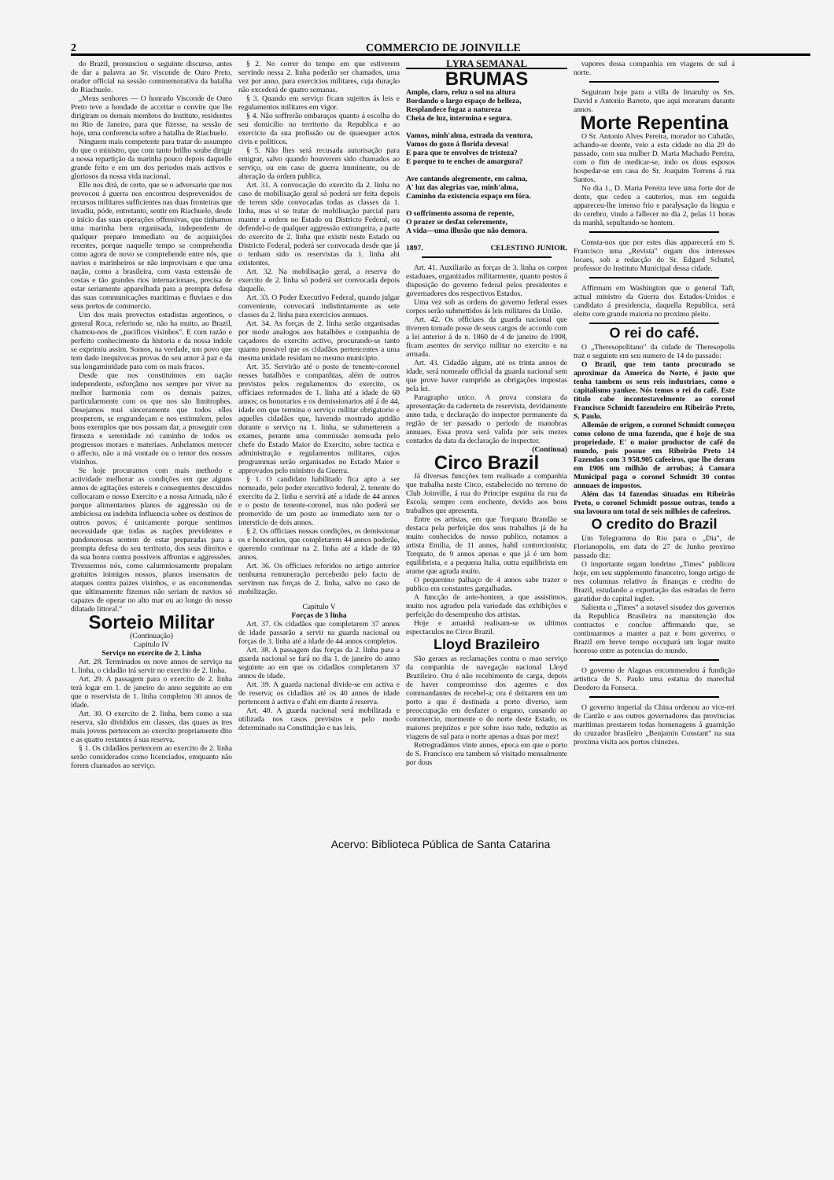2 COMMERCIO DE JOINVILLE
do Brazil, pronunciou o seguinte discurso, antes de dar a palavra ao Sr. visconde de Ouro Preto, orador official na sessão commemorativa da batalha do Riachuelo.
„Meus senhores — O honrado Visconde de Ouro Preto teve a bondade de acceitar o convite que lhe dirigiram os demais membros do Instituto, residentes no Rio de Janeiro, para que fizesse, na sessão de hoje, uma conferencia sobre a batalha de Riachuelo.
Ninguem mais competente para tratar do assumpto do que o ministro, que com tanto brilho soube dirigir a nossa repartição da marinha pouco depois daquelle grande feito e em um dos periodos mais activos e gloriosos da nossa vida nacional.
Elle nos dirá, de certo, que se o adversario que nos provocou á guerra nos encontrou desprevenidos de recursos militares sufficientes nas duas fronteiras que invadiu, póde, entretanto, sentir em Riachuelo, desde o inicio das suas operações offensivas, que tinhamos uma marinha bem organisada, independente de qualquer preparo immediato ou de acquisições recentes, porque naquelle tempo se comprehendia como agora de novo se comprehende entre nós, que navios e marinheiros se não improvisam e que uma nação, como a brasileira, com vasta extensão de costas e tão grandes rios internacionaes, precisa de estar seriamente apparelhada para a prompta defesa das suas communicações maritimas e fluviaes e dos seus portos de commercio.
Um dos mais provectos estadistas argentinos, o general Roca, referindo se, não ha muito, ao Brazil, chamou-nos de „pacificos visinhos". E com razão e perfeito conhecimento da historia e da nossa indole se exprimiu assim. Somos, na verdade, um povo que tem dado inequivocas provas do seu amor á paz e da sua longaminidade para com os mais fracos.
Desde que nos constituimos em nação independente, esforçâmo nos sempre por viver na melhor harmonia com os demais paizes, particularmente com os que nos são limitrophes. Desejamos mui sinceramente que todos elles prosperem, se engrandeçam e nos estimulem, pelos bons exemplos que nos possam dar, a proseguir com firmeza e serenidade nó caminho de todos os progressos moraes e materiaes. Anhelamos merecer o affecto, não a má vontade ou o temor dos nossos visinhos.
Se hoje procuramos com mais methodo e actividade melhorar as condições em que alguns annos de agitações estereis e consequentes descuidos collocaram o nosso Exercito e a nossa Armada, não é porque alimentamos planos de aggressão ou de ambiciosa ou indebita influencia sobre os destinos de outros povos; é unicamente porque sentimos necessidade que todas as nações previdentes e pundonorosas sentem de estar preparadas para a prompta defesa do seu territorio, dos seus direitos e da sua honra contra possiveis affrontas e aggressões. Tivessemos nós, como calumniosamente propalam gratuitos inimigos nossos, planos insensatos de ataques contra paizes visinhos, e as encommendas que ultimamente fizemos não seriam de navios só capazes de operar no alto mar ou ao longo do nosso dilatado littoral."
Sorteio Militar
(Continuação)
Capitulo IV
Serviço no exercito de 2. Linha
Art. 28. Terminados os nove annos de serviço na 1. linha, o cidadão irá servir no exercito de 2. linha.
Art. 29. A passagem para o exercito de 2. linha terá logar em 1. de janeiro do anno seguinte ao em que o reservista de 1. linha completou 30 annos de idade.
Art. 30. O exercito de 2. linha, bem como a sua reserva, são divididos em classes, das quaes as tres mais jovens pertencem ao exercito propriamente dito e as quatro restantes á sua reserva.
§ 1. Os cidadãos pertencem ao exercito de 2. linha serão considerados como licenciados, emquanto não forem chamados ao serviço.
§ 2. No correr do tempo em que estiverem servindo nessa 2. linha poderão ser chamados, uma vez por anno, para exercicios militares, cuja duração não excederá de quatro semanas.
§ 3. Quando em serviço ficam sujeitos ás leis e regulamentos militares em vigor.
§ 4. Não soffrerão embaraços quanto á escolha do seu domicilio no territorio da Republica e ao exercicio da sua profissão ou de quaesquer actos civis e politicos.
§ 5. Não lhes será recusada autorisação para emigrar, salvo quando houverem sido chamados ao serviço, ou em caso de guerra imminente, ou de alteração da ordem publica.
Art. 31. A convocação do exercito da 2. linha no caso de mobilisação geral só poderá ser feita depois de terem sido convocadas todas as classes da 1. linha, mas si se tratar de mobilisação parcial para manter a ordem no Estado ou Districto Federal, ou defendel-o de qualquer aggressão extrangeira, a parte do exercito de 2. linha que existir neste Estado ou Districto Federal, poderá ser convocada desde que já o tenham sido os reservistas da 1. linha ahi existentes.
Art. 32. Na mobilisação geral, a reserva do exercito de 2. linha só poderá ser convocada depois daquelle.
Art. 33. O Poder Executivo Federal, quando julgar conveniente, convocará indistintamente as sete classes da 2. linha para exercicios annuaes.
Art. 34. As forças de 2. linha serão organisadas por modo analogos aos batalhões e companhia de caçadores do exercito activo, procurando-se tanto quanto possivel que os cidadãos pertencentes a uma mesma unidade residam no mesmo municipio.
Art. 35. Servirão até o posto de tenente-coronel nesses batalhões e companhias, além de outros previstos pelos regulamentos do exercito, os officiaes reformados de 1. linha até a idade de 60 annos; os honorarios e os demissionarios até á de 44, idade em que termina o serviço militar obrigatorio e aquelles cidadãos que, havendo mostrado aptidão durante o serviço na 1. linha, se submetterem a exames, perante uma commissão nomeada pelo chefe do Estado Maior do Exercito, sobre tactica e administração e regulamentos militares, cujos programmas serão organisados no Estado Maior e approvados pelo ministro da Guerra.
§ 1. O candidato habilitado fica apto a ser nomeado, pelo poder executivo federal, 2. tenente do exercito da 2. linha e servirá até a idade de 44 annos e o posto de tenente-coronel, mas não poderá ser promovido de um posto ao immediato sem ter o intersticio de dois annos.
§ 2. Os officiaes nossas condições, os demissionar os e honorarios, que completarem 44 annos poderão, querendo continuar na 2. linha até a idade de 60 annos.
Art. 36. Os officiaes referidos no artigo anterior nenhuma remuneração perceberão pelo facto de servirem nas forças de 2. linha, salvo no caso de mobilização.
Capitulo V
Forças de 3 linha
Art. 37. Os cidadãos que completarem 37 annos de idade passarão a servir na guarda nacional ou forças de 3. linha até a idade de 44 annos completos.
Art. 38. A passagem das forças da 2. linha para a guarda nacional se fará no dia 1. de janeiro do anno seguinte ao em que os cidadãos completarem 37 annos de idade.
Art. 39. A guarda nacional divide-se em activa e de reserva; os cidadãos até os 40 annos de idade pertencem á activa e d'ahi em diante á reserva.
Art. 40. A guarda nacional será mobilizada e utilizada nos casos previstos e pelo modo determinado na Constituição e nas leis.
LYRA SEMANAL
BRUMAS
Amplo, claro, reluz o sol na altura
Bordando o largo espaço de belleza,
Resplandece fugaz a natureza
Cheia de luz, intermina e segura.
Vamos, minh'alma, estrada da ventura,
Vamos do gozo á florida devesa!
E para que te envolves de tristeza?
E porque tu te enches de amargura?
Ave cantando alegremente, em calma,
A' luz das alegrias vae, minh'alma,
Caminho da existencia espaço em fóra.
O soffrimento assoma de repente,
O prazer se desfaz celeremente,
A vida—uma illusão que não demora.
1897. CELESTINO JUNIOR.
Art. 41. Auxiliarão as forças de 3. linha os corpos estaduaes, organizados militarmente, quanto postos á disposição do governo federal pelos presidentes e governadores dos respectivos Estados.
Uma vez sob as ordens do governo federal esses corpos serão submettidos ás leis militares da União.
Art. 42. Os officiaes da guarda nacional que tiverem tomado posse de seus cargos de accordo com a lei anterior á de n. 1860 de 4 de janeiro de 1908, ficam asentos do serviço militar no exercito e na armada.
Art. 43. Cidadão algum, até os trinta annos de idade, será nomeado official da guarda nacional sem que prove haver cumprido as obrigações impostas pela lei.
Paragrapho unico. A prova constara da apresentação da caderneta de reservista, devidamente anno tada, e declaração do inspector permanente da região de ter passado o periodo de manobras annuaes. Essa prova será valida por seis mezes contados da data da declaração do inspector.
(Continua)
Circo Brazil
Já diversas funcções tem realisado a companhia que trabalha neste Circo, estabelecido no terreno do Club Joinville, á rua do Principe esquina da rua da Escola, sempre com enchente, devido aos bons trabalhos que apresenta.
Entre os artistas, em que Torquato Brandão se destaca pela perfeição dos seus trabalhos já de ha muito conhecidos do nosso publico, notamos a artista Emilia, de 11 annos, habil contorcionista; Torquato, de 9 annos apenas e que já é um bom equilibrista, e a pequena Italia, outra equilibrista em arame que agrada muito.
O pequenino palhaço de 4 annos sabe trazer o publico em constantes gargalhadas.
A funcção de ante-hontem, a que assistimos, muito nos agradou pela variedade das exhibições e perfeição do desempenho dos artistas.
Hoje e amanhã realisam-se os ultimos espectaculos no Circo Brazil.
Lloyd Brazileiro
São geraes as reclamações contra o mao serviço da companhia de navegação nacional Lloyd Brazileiro. Ora é não recebimento de carga, depois de haver compromisso dos agentes e dos commandantes de recebel-a; ora é deixarem em um porto a que é destinada a porto diverso, sem preoccupação em desfazer o engano, causando ao commercio, mormente o do norte deste Estado, os maiores prejuizos e por sobre isso tudo, reduzio as viagens de sul para o norte apenas a duas por mez!
Retrogradámos vinte annos, epoca em que o porto de S. Francisco era tambem só visitado mensalmente por dous
vapores dessa companhia em viagens de sul á norte.
Seguiram hoje para a villa de Imaruhy os Srs. David e Antonio Barreto, que aqui moraram durante annos.
Morte Repentina
O Sr. Antonio Alves Pereira, morador no Cubatão, achando-se doente, veio a esta cidade no dia 29 do passado, com sua mulher D. Maria Machado Pereira, com o fim de medicar-se, indo os dous esposos hospedar-se em casa do Sr. Joaquim Torrens á rua Santos.
No dia 1., D. Maria Pereira teve uma forte dor de dente, que cedeu a cauterios, mas em seguida appareceu-lhe intenso frio e paralysação da lingua e do cerebro, vindo a fallecer no dia 2, pelas 11 horas da manhã, sepultando-se hontem.
Consta-nos que por estes dias apparecerá em S. Francisco uma „Revista" orgam dos interesses locaes, sob a redacção do Sr. Edgard Schutel, professor do Instituto Municipal dessa cidade.
Affirmam em Washington que o general Taft, actual ministro da Guerra dos Estados-Unidos e candidato á presidencia, daquella Republica, será eleito com grande maioria no proximo pleito.
O rei do café.
O „Theresopolitano" da cidade de Theresopolis traz o seguinte em seu numero de 14 do passado:
O Brazil, que tem tanto procurado se aproximar da America do Norte, é justo que tenha tambem os seus reis industriaes, como o capitalismo yankee. Nós temos o rei do café. Este titulo cabe incontestavelmente ao coronel Francisco Schmidt fazendeiro em Ribeirão Preto, S. Paulo.
Allemão de origem, o coronel Schmidt começou como colono de uma fazenda, que é hoje de sua propriedade. E' o maior productor de café do mundo, pois possue em Ribeirão Preto 14 Fazendas com 3 958.905 cafeeiros, que lhe deram em 1906 um milhão de arrobas; á Camara Municipal paga o coronel Schmidt 30 contos annuaes de impostos.
Além das 14 fazendas situadas em Ribeirão Preto, o coronel Schmidt possue outras, tendo a sua lavoura um total de seis milhões de cafeeiros.
O credito do Brazil
Um Telegramma do Rio para o „Dia", de Florianopolis, em data de 27 de Junho proximo passado diz:
O importante orgam londrino „Times" publicou hoje, em seu supplemento financeiro, longo artigo de tres columnas relativo ás finanças e credito do Brazil, estudando a exportação das estradas de ferro garatidor do capital inglez.
Salienta o „Times" a notavel sisudez dos governos da Republica Brasileira na manutenção dos contractos e conclue affirmando que, se continuarmos a manter a paz e bom governo, o Brazil em breve tempo occupará um logar muito honroso entre as potencias do mundo.
O governo de Alagoas encommendou á fundição artistica de S. Paulo uma estatua do marechal Deodoro da Fonseca.
O governo imperial da China ordenou ao vice-rei de Cantão e aos outros governadores das provincias maritimas prestarem todas homenagens á guarnição do cruzador brasileiro „Benjamin Constant" na sua proxima visita aos portos chinezes.
Acervo: Biblioteca Pública de Santa Catarina